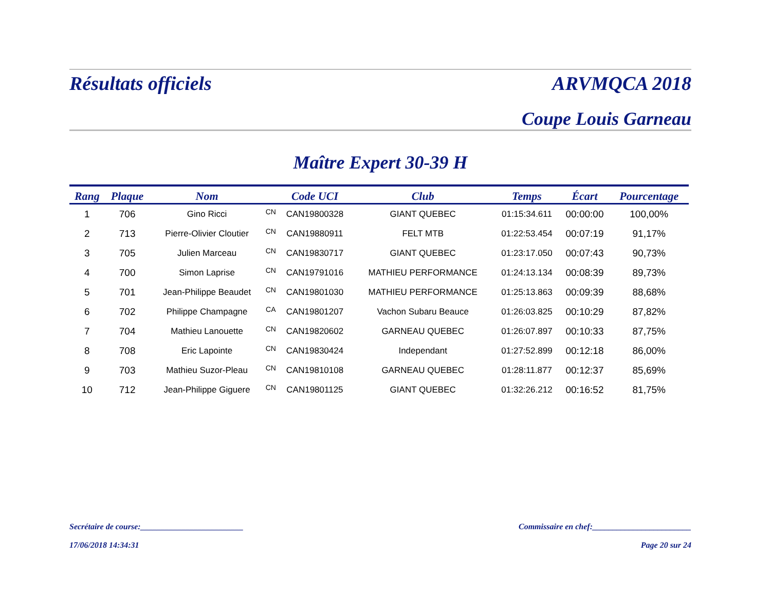Résultats officiels ARVMQCA 2018
Coupe Louis Garneau
Maître Expert 30-39 H
| Rang | Plaque | Nom | | Code UCI | Club | Temps | Écart | Pourcentage |
| --- | --- | --- | --- | --- | --- | --- | --- | --- |
| 1 | 706 | Gino Ricci | CN | CAN19800328 | GIANT QUEBEC | 01:15:34.611 | 00:00:00 | 100,00% |
| 2 | 713 | Pierre-Olivier Cloutier | CN | CAN19880911 | FELT MTB | 01:22:53.454 | 00:07:19 | 91,17% |
| 3 | 705 | Julien Marceau | CN | CAN19830717 | GIANT QUEBEC | 01:23:17.050 | 00:07:43 | 90,73% |
| 4 | 700 | Simon Laprise | CN | CAN19791016 | MATHIEU PERFORMANCE | 01:24:13.134 | 00:08:39 | 89,73% |
| 5 | 701 | Jean-Philippe Beaudet | CN | CAN19801030 | MATHIEU PERFORMANCE | 01:25:13.863 | 00:09:39 | 88,68% |
| 6 | 702 | Philippe Champagne | CA | CAN19801207 | Vachon Subaru Beauce | 01:26:03.825 | 00:10:29 | 87,82% |
| 7 | 704 | Mathieu Lanouette | CN | CAN19820602 | GARNEAU QUEBEC | 01:26:07.897 | 00:10:33 | 87,75% |
| 8 | 708 | Eric Lapointe | CN | CAN19830424 | Independant | 01:27:52.899 | 00:12:18 | 86,00% |
| 9 | 703 | Mathieu Suzor-Pleau | CN | CAN19810108 | GARNEAU QUEBEC | 01:28:11.877 | 00:12:37 | 85,69% |
| 10 | 712 | Jean-Philippe Giguere | CN | CAN19801125 | GIANT QUEBEC | 01:32:26.212 | 00:16:52 | 81,75% |
Secrétaire de course:_________________________ Commissaire en chef:________________________
17/06/2018 14:34:31 Page 20 sur 24